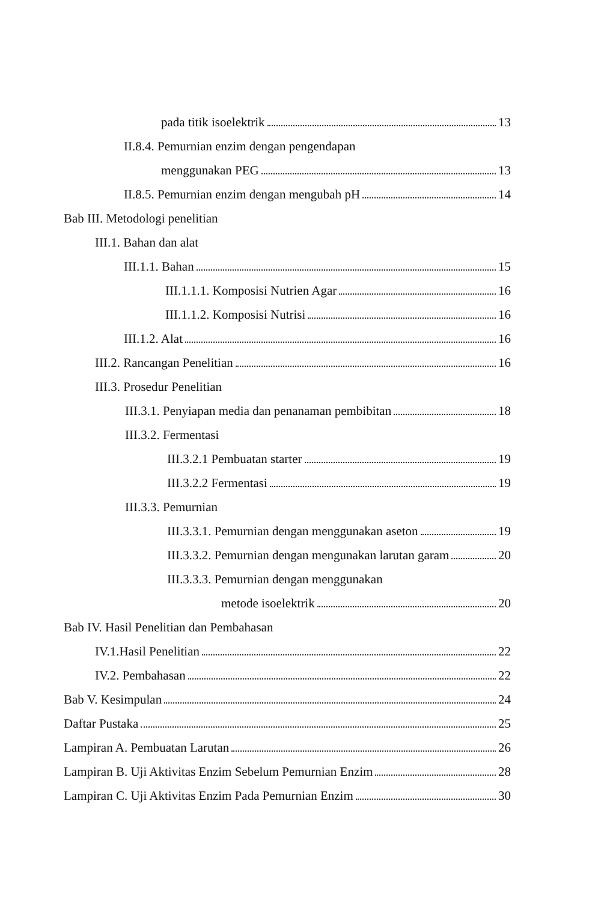pada titik isoelektrik 13
II.8.4. Pemurnian enzim dengan pengendapan
menggunakan PEG 13
II.8.5. Pemurnian enzim dengan mengubah pH 14
Bab III. Metodologi penelitian
III.1. Bahan dan alat
III.1.1. Bahan 15
III.1.1.1. Komposisi Nutrien Agar 16
III.1.1.2. Komposisi Nutrisi 16
III.1.2. Alat 16
III.2. Rancangan Penelitian 16
III.3. Prosedur Penelitian
III.3.1. Penyiapan media dan penanaman pembibitan 18
III.3.2. Fermentasi
III.3.2.1 Pembuatan starter 19
III.3.2.2 Fermentasi 19
III.3.3. Pemurnian
III.3.3.1. Pemurnian dengan menggunakan aseton 19
III.3.3.2. Pemurnian dengan mengunakan larutan garam 20
III.3.3.3. Pemurnian dengan menggunakan
metode isoelektrik 20
Bab IV. Hasil Penelitian dan Pembahasan
IV.1.Hasil Penelitian 22
IV.2. Pembahasan 22
Bab V. Kesimpulan 24
Daftar Pustaka 25
Lampiran A. Pembuatan Larutan 26
Lampiran B. Uji Aktivitas Enzim Sebelum Pemurnian Enzim 28
Lampiran C. Uji Aktivitas Enzim Pada Pemurnian Enzim 30